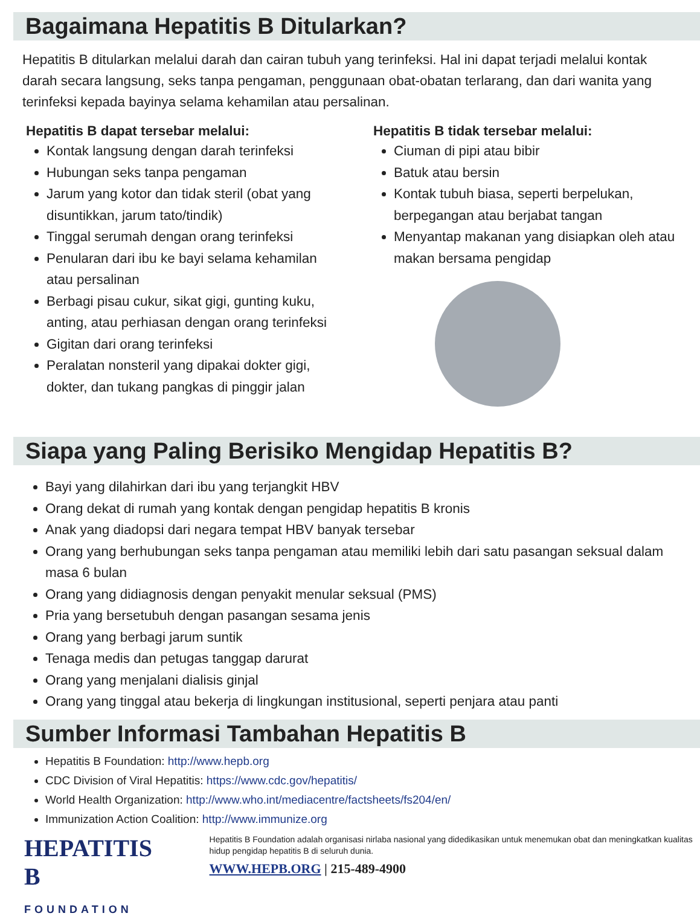Bagaimana Hepatitis B Ditularkan?
Hepatitis B ditularkan melalui darah dan cairan tubuh yang terinfeksi. Hal ini dapat terjadi melalui kontak darah secara langsung, seks tanpa pengaman, penggunaan obat-obatan terlarang, dan dari wanita yang terinfeksi kepada bayinya selama kehamilan atau persalinan.
Hepatitis B dapat tersebar melalui:
Kontak langsung dengan darah terinfeksi
Hubungan seks tanpa pengaman
Jarum yang kotor dan tidak steril (obat yang disuntikkan, jarum tato/tindik)
Tinggal serumah dengan orang terinfeksi
Penularan dari ibu ke bayi selama kehamilan atau persalinan
Berbagi pisau cukur, sikat gigi, gunting kuku, anting, atau perhiasan dengan orang terinfeksi
Gigitan dari orang terinfeksi
Peralatan nonsteril yang dipakai dokter gigi, dokter, dan tukang pangkas di pinggir jalan
Hepatitis B tidak tersebar melalui:
Ciuman di pipi atau bibir
Batuk atau bersin
Kontak tubuh biasa, seperti berpelukan, berpegangan atau berjabat tangan
Menyantap makanan yang disiapkan oleh atau makan bersama pengidap
Siapa yang Paling Berisiko Mengidap Hepatitis B?
Bayi yang dilahirkan dari ibu yang terjangkit HBV
Orang dekat di rumah yang kontak dengan pengidap hepatitis B kronis
Anak yang diadopsi dari negara tempat HBV banyak tersebar
Orang yang berhubungan seks tanpa pengaman atau memiliki lebih dari satu pasangan seksual dalam masa 6 bulan
Orang yang didiagnosis dengan penyakit menular seksual (PMS)
Pria yang bersetubuh dengan pasangan sesama jenis
Orang yang berbagi jarum suntik
Tenaga medis dan petugas tanggap darurat
Orang yang menjalani dialisis ginjal
Orang yang tinggal atau bekerja di lingkungan institusional, seperti penjara atau panti
Sumber Informasi Tambahan Hepatitis B
Hepatitis B Foundation: http://www.hepb.org
CDC Division of Viral Hepatitis: https://www.cdc.gov/hepatitis/
World Health Organization: http://www.who.int/mediacentre/factsheets/fs204/en/
Immunization Action Coalition: http://www.immunize.org
HEPATITIS B
FOUNDATION
Hepatitis B Foundation adalah organisasi nirlaba nasional yang didedikasikan untuk menemukan obat dan meningkatkan kualitas hidup pengidap hepatitis B di seluruh dunia.
WWW.HEPB.ORG | 215-489-4900